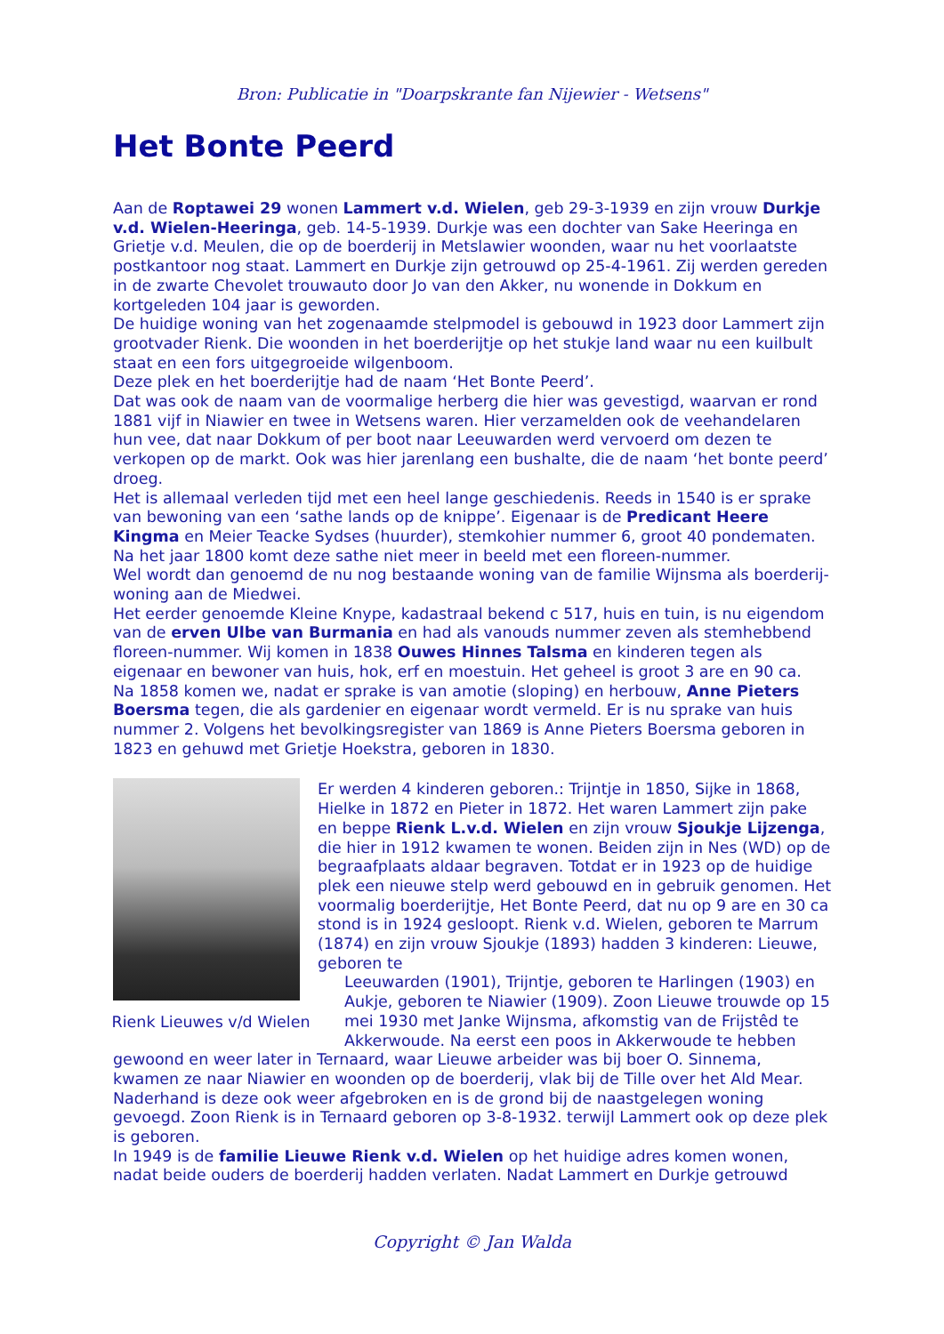Bron: Publicatie in "Doarpskrante fan Nijewier - Wetsens"
Het Bonte Peerd
Aan de Roptawei 29 wonen Lammert v.d. Wielen, geb 29-3-1939 en zijn vrouw Durkje v.d. Wielen-Heeringa, geb. 14-5-1939. Durkje was een dochter van Sake Heeringa en Grietje v.d. Meulen, die op de boerderij in Metslawier woonden, waar nu het voorlaatste postkantoor nog staat. Lammert en Durkje zijn getrouwd op 25-4-1961. Zij werden gereden in de zwarte Chevolet trouwauto door Jo van den Akker, nu wonende in Dokkum en kortgeleden 104 jaar is geworden.
De huidige woning van het zogenaamde stelpmodel is gebouwd in 1923 door Lammert zijn grootvader Rienk. Die woonden in het boerderijtje op het stukje land waar nu een kuilbult staat en een fors uitgegroeide wilgenboom.
Deze plek en het boerderijtje had de naam ‘Het Bonte Peerd’.
Dat was ook de naam van de voormalige herberg die hier was gevestigd, waarvan er rond 1881 vijf in Niawier en twee in Wetsens waren. Hier verzamelden ook de veehandelaren hun vee, dat naar Dokkum of per boot naar Leeuwarden werd vervoerd om dezen te verkopen op de markt. Ook was hier jarenlang een bushalte, die de naam ‘het bonte peerd’ droeg.
Het is allemaal verleden tijd met een heel lange geschiedenis. Reeds in 1540 is er sprake van bewoning van een ‘sathe lands op de knippe’. Eigenaar is de Predicant Heere Kingma en Meier Teacke Sydses (huurder), stemkohier nummer 6, groot 40 pondematen. Na het jaar 1800 komt deze sathe niet meer in beeld met een floreen-nummer.
Wel wordt dan genoemd de nu nog bestaande woning van de familie Wijnsma als boerderij-woning aan de Miedwei.
Het eerder genoemde Kleine Knype, kadastraal bekend c 517, huis en tuin, is nu eigendom van de erven Ulbe van Burmania en had als vanouds nummer zeven als stemhebbend floreen-nummer. Wij komen in 1838 Ouwes Hinnes Talsma en kinderen tegen als eigenaar en bewoner van huis, hok, erf en moestuin. Het geheel is groot 3 are en 90 ca.
Na 1858 komen we, nadat er sprake is van amotie (sloping) en herbouw, Anne Pieters Boersma tegen, die als gardenier en eigenaar wordt vermeld. Er is nu sprake van huis nummer 2. Volgens het bevolkingsregister van 1869 is Anne Pieters Boersma geboren in 1823 en gehuwd met Grietje Hoekstra, geboren in 1830.
Rienk Lieuwes v/d Wielen
Er werden 4 kinderen geboren.: Trijntje in 1850, Sijke in 1868, Hielke in 1872 en Pieter in 1872. Het waren Lammert zijn pake en beppe Rienk L.v.d. Wielen en zijn vrouw Sjoukje Lijzenga, die hier in 1912 kwamen te wonen. Beiden zijn in Nes (WD) op de begraafplaats aldaar begraven. Totdat er in 1923 op de huidige plek een nieuwe stelp werd gebouwd en in gebruik genomen. Het voormalig boerderijtje, Het Bonte Peerd, dat nu op 9 are en 30 ca stond is in 1924 gesloopt. Rienk v.d. Wielen, geboren te Marrum (1874) en zijn vrouw Sjoukje (1893) hadden 3 kinderen: Lieuwe, geboren te
Leeuwarden (1901), Trijntje, geboren te Harlingen (1903) en Aukje, geboren te Niawier (1909). Zoon Lieuwe trouwde op 15 mei 1930 met Janke Wijnsma, afkomstig van de Frijstêd te Akkerwoude. Na eerst een poos in Akkerwoude te hebben
gewoond en weer later in Ternaard, waar Lieuwe arbeider was bij boer O. Sinnema, kwamen ze naar Niawier en woonden op de boerderij, vlak bij de Tille over het Ald Mear. Naderhand is deze ook weer afgebroken en is de grond bij de naastgelegen woning gevoegd. Zoon Rienk is in Ternaard geboren op 3-8-1932. terwijl Lammert ook op deze plek is geboren.
In 1949 is de familie Lieuwe Rienk v.d. Wielen op het huidige adres komen wonen, nadat beide ouders de boerderij hadden verlaten. Nadat Lammert en Durkje getrouwd
Copyright © Jan Walda